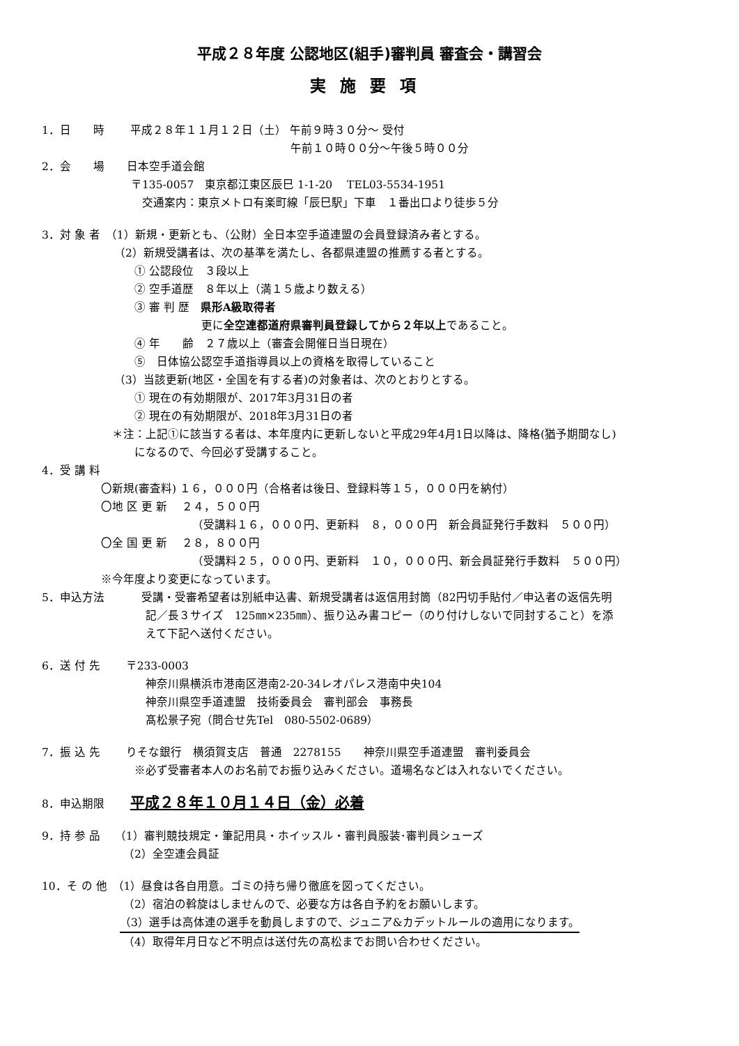平成２８年度 公認地区(組手)審判員 審査会・講習会
実施要項
1．日　　時　　 平成２８年１１月１２日（土） 午前９時３０分～ 受付
　　　　　　　　　　　　　　　　　　　　　　 午前１０時００分～午後５時００分
2．会　　場　　日本空手道会館
　　　　　　　　〒135-0057　東京都江東区辰巳 1-1-20　 TEL03-5534-1951
　　　　　　　　　交通案内：東京メトロ有楽町線「辰巳駅」下車　１番出口より徒歩５分
3．対 象 者　（1）新規・更新とも、（公財）全日本空手道連盟の会員登録済み者とする。
　　　　　　　（2）新規受講者は、次の基準を満たし、各都県連盟の推薦する者とする。
　　　　　　　　 ① 公認段位　３段以上
　　　　　　　　 ② 空手道歴　８年以上（満１５歳より数える）
　　　　　　　　 ③ 審 判 歴　県形A級取得者
　　　　　　　　　　　　　　 更に全空連都道府県審判員登録してから２年以上であること。
　　　　　　　　 ④ 年　　齢　２７歳以上（審査会開催日当日現在）
　　　　　　　　 ⑤　日体協公認空手道指導員以上の資格を取得していること
　　　　　　　（3）当該更新(地区・全国を有する者)の対象者は、次のとおりとする。
　　　　　　　　 ① 現在の有効期限が、2017年3月31日の者
　　　　　　　　 ② 現在の有効期限が、2018年3月31日の者
　　　　　　 ＊注：上記①に該当する者は、本年度内に更新しないと平成29年4月1日以降は、降格(猶予期間なし)
　　　　　　　　 になるので、今回必ず受講すること。
4．受 講 料
　　　　　 〇新規(審査料) １６，０００円（合格者は後日、登録料等１５，０００円を納付）
　　　　　 〇地 区 更 新　 ２４，５００円
　　　　　　　　　　　　　　（受講料１６，０００円、更新料　８，０００円　新会員証発行手数料　５００円）
　　　　　 〇全 国 更 新　 ２８，８００円
　　　　　　　　　　　　　　（受講料２５，０００円、更新料　１０，０００円、新会員証発行手数料　５００円）
　　　　　 ※今年度より変更になっています。
5．申込方法　　　 受講・受審希望者は別紙申込書、新規受講者は返信用封筒（82円切手貼付／申込者の返信先明
　　　　　　　　　 記／長３サイズ　125㎜×235㎜）、振り込み書コピー（のり付けしないで同封すること）を添
　　　　　　　　　 えて下記へ送付ください。
6．送 付 先　　 〒233-0003
　　　　　　　　　 神奈川県横浜市港南区港南2-20-34レオパレス港南中央104
　　　　　　　　　 神奈川県空手道連盟　技術委員会　審判部会　事務長
　　　　　　　　　 髙松景子宛（問合せ先Tel　080-5502-0689）
7．振 込 先　　 りそな銀行　横須賀支店　普通　2278155　　神奈川県空手道連盟　審判委員会
　　　　　　　　 ※必ず受審者本人のお名前でお振り込みください。道場名などは入れないでください。
8．申込期限　　 平成２８年１０月１４日（金）必着
9．持 参 品　 （1）審判競技規定・筆記用具・ホイッスル・審判員服装･審判員シューズ
　　　　　　　 （2）全空連会員証
10．そ の 他　（1）昼食は各自用意。ゴミの持ち帰り徹底を図ってください。
　　　　　　　 （2）宿泊の斡旋はしませんので、必要な方は各自予約をお願いします。
　　　　　　　（3）選手は高体連の選手を動員しますので、ジュニア&カデットルールの適用になります。
　　　　　　　 （4）取得年月日など不明点は送付先の髙松までお問い合わせください。